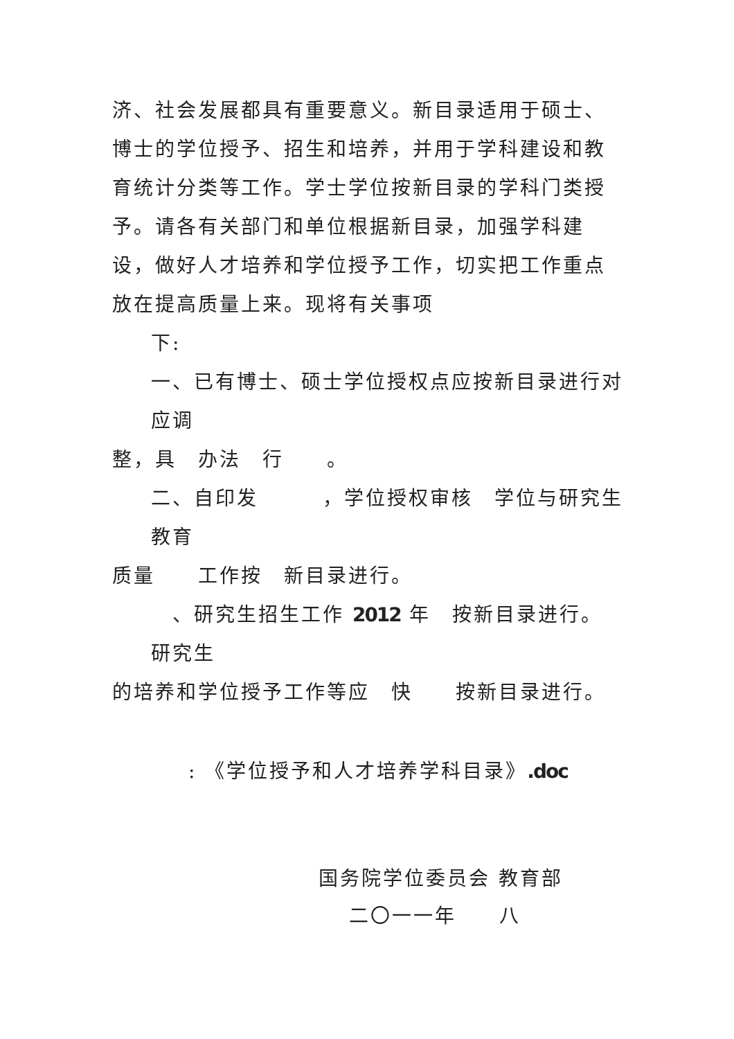济、社会发展都具有重要意义。新目录适用于硕士、博士的学位授予、招生和培养，并用于学科建设和教育统计分类等工作。学士学位按新目录的学科门类授予。请各有关部门和单位根据新目录，加强学科建设，做好人才培养和学位授予工作，切实把工作重点放在提高质量上来。现将有关事项
下:
一、已有博士、硕士学位授权点应按新目录进行对应调
整，具　办法　行　　。
二、自印发　　　，学位授权审核　学位与研究生教育
质量　　工作按　新目录进行。
　、研究生招生工作 2012 年　按新目录进行。研究生
的培养和学位授予工作等应　快　　按新目录进行。
: 《学位授予和人才培养学科目录》.doc
国务院学位委员会 教育部
二〇一一年　　八